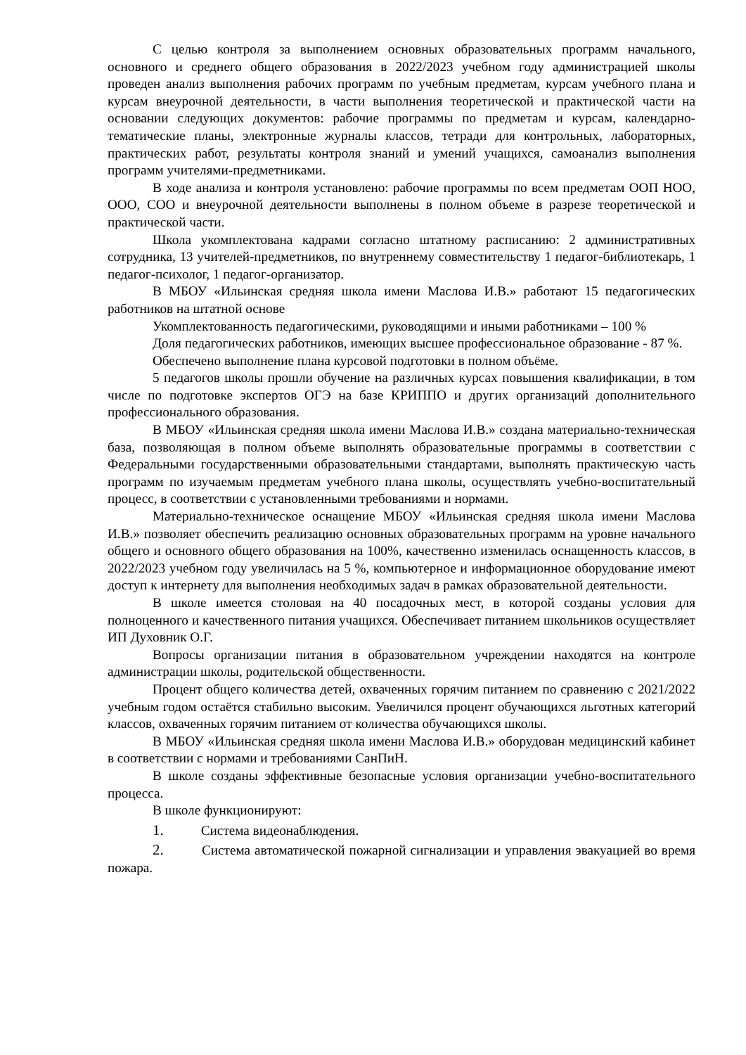С целью контроля за выполнением основных образовательных программ начального, основного и среднего общего образования в 2022/2023 учебном году администрацией школы проведен анализ выполнения рабочих программ по учебным предметам, курсам учебного плана и курсам внеурочной деятельности, в части выполнения теоретической и практической части на основании следующих документов: рабочие программы по предметам и курсам, календарно-тематические планы, электронные журналы классов, тетради для контрольных, лабораторных, практических работ, результаты контроля знаний и умений учащихся, самоанализ выполнения программ учителями-предметниками.
В ходе анализа и контроля установлено: рабочие программы по всем предметам ООП НОО, ООО, СОО и внеурочной деятельности выполнены в полном объеме в разрезе теоретической и практической части.
Школа укомплектована кадрами согласно штатному расписанию: 2 административных сотрудника, 13 учителей-предметников, по внутреннему совместительству 1 педагог-библиотекарь, 1 педагог-психолог, 1 педагог-организатор.
В МБОУ «Ильинская средняя школа имени Маслова И.В.» работают 15 педагогических работников на штатной основе
Укомплектованность педагогическими, руководящими и иными работниками – 100 %
Доля педагогических работников, имеющих высшее профессиональное образование - 87 %.
Обеспечено выполнение плана курсовой подготовки в полном объёме.
5 педагогов школы прошли обучение на различных курсах повышения квалификации, в том числе по подготовке экспертов ОГЭ на базе КРИППО и других организаций дополнительного профессионального образования.
В МБОУ «Ильинская средняя школа имени Маслова И.В.» создана материально-техническая база, позволяющая в полном объеме выполнять образовательные программы в соответствии с Федеральными государственными образовательными стандартами, выполнять практическую часть программ по изучаемым предметам учебного плана школы, осуществлять учебно-воспитательный процесс, в соответствии с установленными требованиями и нормами.
Материально-техническое оснащение МБОУ «Ильинская средняя школа имени Маслова И.В.» позволяет обеспечить реализацию основных образовательных программ на уровне начального общего и основного общего образования на 100%, качественно изменилась оснащенность классов, в 2022/2023 учебном году увеличилась на 5 %, компьютерное и информационное оборудование имеют доступ к интернету для выполнения необходимых задач в рамках образовательной деятельности.
В школе имеется столовая на 40 посадочных мест, в которой созданы условия для полноценного и качественного питания учащихся. Обеспечивает питанием школьников осуществляет ИП Духовник О.Г.
Вопросы организации питания в образовательном учреждении находятся на контроле администрации школы, родительской общественности.
Процент общего количества детей, охваченных горячим питанием по сравнению с 2021/2022 учебным годом остаётся стабильно высоким. Увеличился процент обучающихся льготных категорий классов, охваченных горячим питанием от количества обучающихся школы.
В МБОУ «Ильинская средняя школа имени Маслова И.В.» оборудован медицинский кабинет в соответствии с нормами и требованиями СанПиН.
В школе созданы эффективные безопасные условия организации учебно-воспитательного процесса.
В школе функционируют:
1. Система видеонаблюдения.
2. Система автоматической пожарной сигнализации и управления эвакуацией во время пожара.